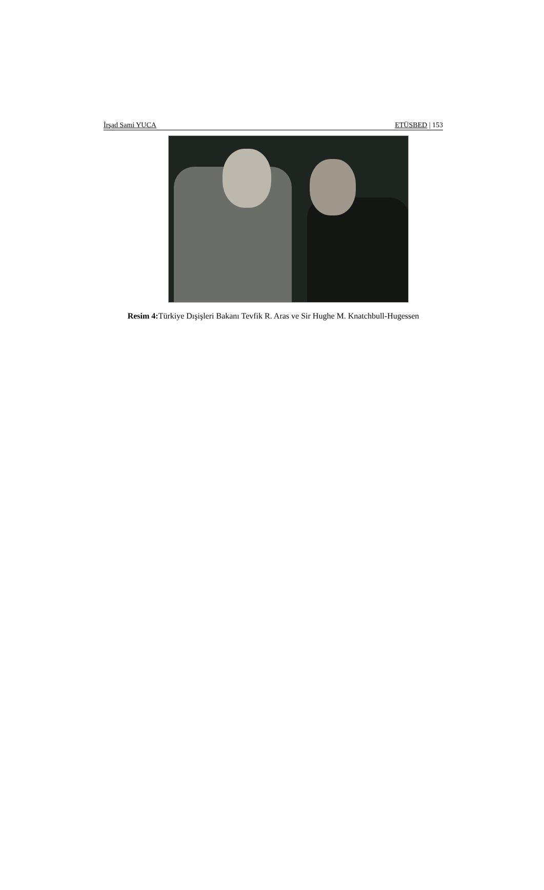İrşad Sami YUCA ETÜSBED | 153
Resim 4: Türkiye Dışişleri Bakanı Tevfik R. Aras ve Sir Hughe M. Knatchbull-Hugessen